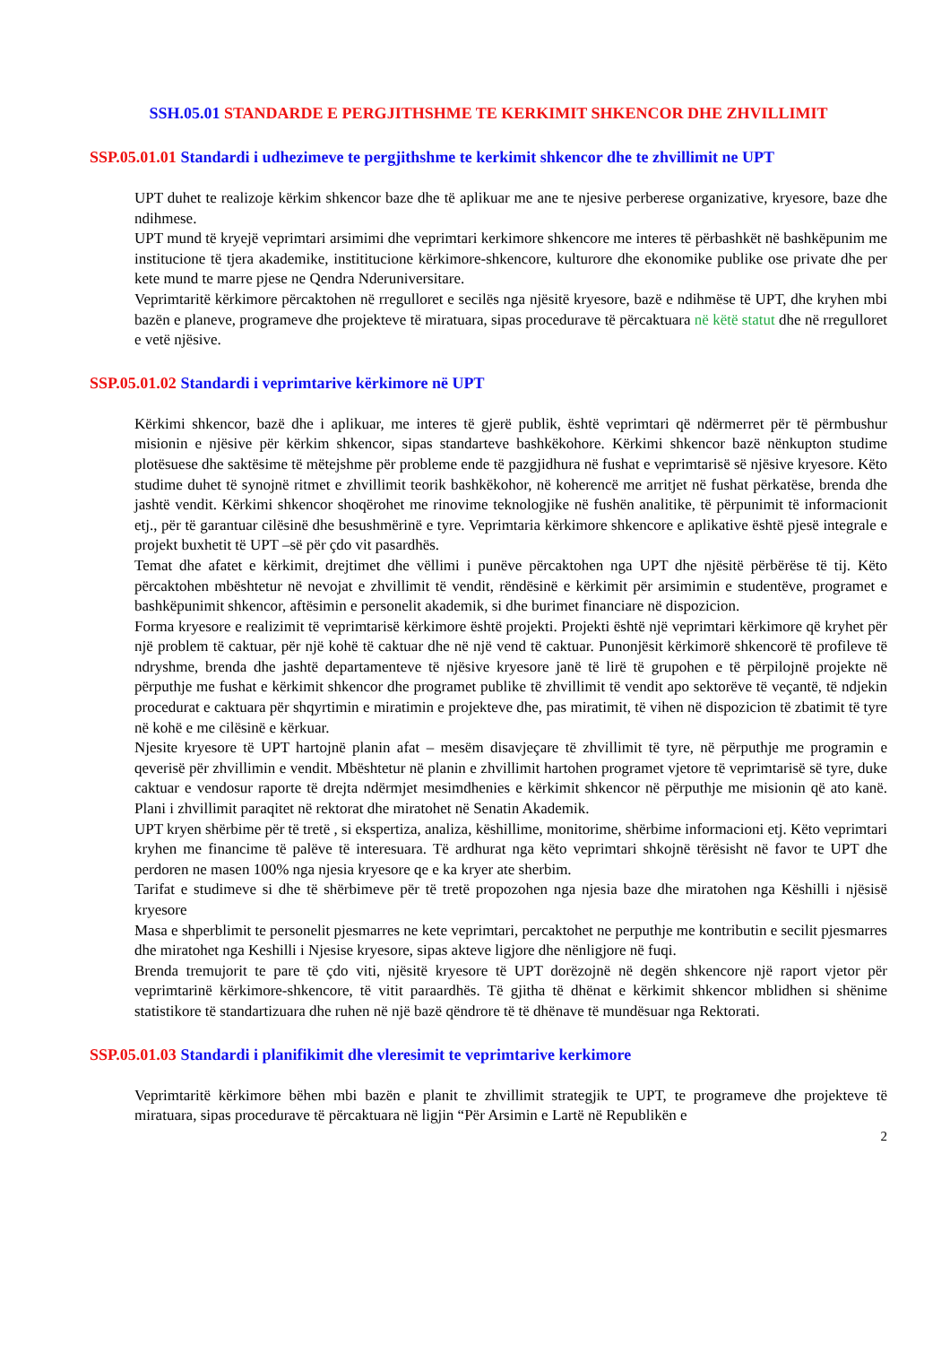SSH.05.01 STANDARDE E PERGJITHSHME TE KERKIMIT SHKENCOR DHE ZHVILLIMIT
SSP.05.01.01 Standardi i udhezimeve te pergjithshme te kerkimit shkencor dhe te zhvillimit ne UPT
UPT duhet te realizoje kërkim shkencor baze dhe të aplikuar me ane te njesive perberese organizative, kryesore, baze dhe ndihmese.
UPT mund të kryejë veprimtari arsimimi dhe veprimtari kerkimore shkencore me interes të përbashkët në bashkëpunim me institucione të tjera akademike, instititucione kërkimore-shkencore, kulturore dhe ekonomike publike ose private dhe per kete mund te marre pjese ne Qendra Nderuniversitare.
Veprimtaritë kërkimore përcaktohen në rregulloret e secilës nga njësitë kryesore, bazë e ndihmëse të UPT, dhe kryhen mbi bazën e planeve, programeve dhe projekteve të miratuara, sipas procedurave të përcaktuara në këtë statut dhe në rregulloret e vetë njësive.
SSP.05.01.02 Standardi i veprimtarive kërkimore në UPT
Kërkimi shkencor, bazë dhe i aplikuar, me interes të gjerë publik, është veprimtari që ndërmerret për të përmbushur misionin e njësive për kërkim shkencor, sipas standarteve bashkëkohore. Kërkimi shkencor bazë nënkupton studime plotësuese dhe saktësime të mëtejshme për probleme ende të pazgjidhura në fushat e veprimtarisë së njësive kryesore. Këto studime duhet të synojnë ritmet e zhvillimit teorik bashkëkohor, në koherencë me arritjet në fushat përkatëse, brenda dhe jashtë vendit. Kërkimi shkencor shoqërohet me rinovime teknologjike në fushën analitike, të përpunimit të informacionit etj., për të garantuar cilësinë dhe besushmërinë e tyre. Veprimtaria kërkimore shkencore e aplikative është pjesë integrale e projekt buxhetit të UPT –së për çdo vit pasardhës.
Temat dhe afatet e kërkimit, drejtimet dhe vëllimi i punëve përcaktohen nga UPT dhe njësitë përbërëse të tij. Këto përcaktohen mbështetur në nevojat e zhvillimit të vendit, rëndësinë e kërkimit për arsimimin e studentëve, programet e bashkëpunimit shkencor, aftësimin e personelit akademik, si dhe burimet financiare në dispozicion.
Forma kryesore e realizimit të veprimtarisë kërkimore është projekti. Projekti është një veprimtari kërkimore që kryhet për një problem të caktuar, për një kohë të caktuar dhe në një vend të caktuar. Punonjësit kërkimorë shkencorë të profileve të ndryshme, brenda dhe jashtë departamenteve të njësive kryesore janë të lirë të grupohen e të përpilojnë projekte në përputhje me fushat e kërkimit shkencor dhe programet publike të zhvillimit të vendit apo sektorëve të veçantë, të ndjekin procedurat e caktuara për shqyrtimin e miratimin e projekteve dhe, pas miratimit, të vihen në dispozicion të zbatimit të tyre në kohë e me cilësinë e kërkuar.
Njesite kryesore të UPT hartojnë planin afat – mesëm disavjeçare të zhvillimit të tyre, në përputhje me programin e qeverisë për zhvillimin e vendit. Mbështetur në planin e zhvillimit hartohen programet vjetore të veprimtarisë së tyre, duke caktuar e vendosur raporte të drejta ndërmjet mesimdhenies e kërkimit shkencor në përputhje me misionin që ato kanë. Plani i zhvillimit paraqitet në rektorat dhe miratohet në Senatin Akademik.
UPT kryen shërbime për të tretë , si ekspertiza, analiza, këshillime, monitorime, shërbime informacioni etj. Këto veprimtari kryhen me financime të palëve të interesuara. Të ardhurat nga këto veprimtari shkojnë tërësisht në favor te UPT dhe perdoren ne masen 100% nga njesia kryesore qe e ka kryer ate sherbim.
Tarifat e studimeve si dhe të shërbimeve për të tretë propozohen nga njesia baze dhe miratohen nga Këshilli i njësisë kryesore
Masa e shperblimit te personelit pjesmarres ne kete veprimtari, percaktohet ne perputhje me kontributin e secilit pjesmarres dhe miratohet nga Keshilli i Njesise kryesore, sipas akteve ligjore dhe nënligjore në fuqi.
Brenda tremujorit te pare të çdo viti, njësitë kryesore të UPT dorëzojnë në degën shkencore një raport vjetor për veprimtarinë kërkimore-shkencore, të vitit paraardhës. Të gjitha të dhënat e kërkimit shkencor mblidhen si shënime statistikore të standartizuara dhe ruhen në një bazë qëndrore të të dhënave të mundësuar nga Rektorati.
SSP.05.01.03 Standardi i planifikimit dhe vleresimit te veprimtarive kerkimore
Veprimtaritë kërkimore bëhen mbi bazën e planit te zhvillimit strategjik te UPT, te programeve dhe projekteve të miratuara, sipas procedurave të përcaktuara në ligjin “Për Arsimin e Lartë në Republikën e
2